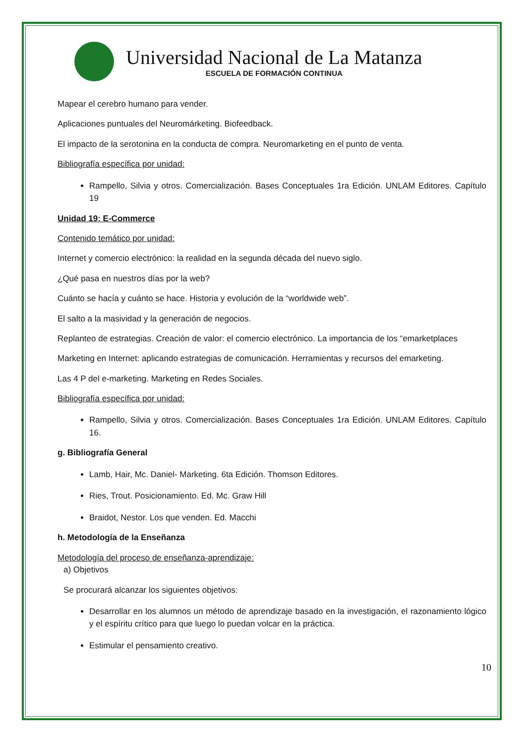Universidad Nacional de La Matanza
ESCUELA DE FORMACIÓN CONTINUA
Mapear el cerebro humano para vender.
Aplicaciones puntuales del Neuromárketing. Biofeedback.
El impacto de la serotonina en la conducta de compra. Neuromarketing en el punto de venta.
Bibliografía específica por unidad:
Rampello, Silvia y otros. Comercialización. Bases Conceptuales 1ra Edición. UNLAM Editores. Capítulo 19
Unidad 19: E-Commerce
Contenido temático por unidad:
Internet y comercio electrónico: la realidad en la segunda década del nuevo siglo.
¿Qué pasa en nuestros días por la web?
Cuánto se hacía y cuánto se hace. Historia y evolución de la “worldwide web”.
El salto a la masividad y la generación de negocios.
Replanteo de estrategias. Creación de valor: el comercio electrónico. La importancia de los “emarketplaces
Marketing en Internet: aplicando estrategias de comunicación. Herramientas y recursos del emarketing.
Las 4 P del e-marketing. Marketing en Redes Sociales.
Bibliografía específica por unidad:
Rampello, Silvia y otros. Comercialización. Bases Conceptuales 1ra Edición. UNLAM Editores. Capítulo 16.
g. Bibliografía General
Lamb, Hair, Mc. Daniel- Marketing. 6ta Edición. Thomson Editores.
Ries, Trout. Posicionamiento. Ed. Mc. Graw Hill
Braidot, Nestor. Los que venden. Ed. Macchi
h. Metodología de la Enseñanza
Metodología del proceso de enseñanza-aprendizaje:
a) Objetivos
Se procurará alcanzar los siguientes objetivos:
Desarrollar en los alumnos un método de aprendizaje basado en la investigación, el razonamiento lógico y el espíritu crítico para que luego lo puedan volcar en la práctica.
Estimular el pensamiento creativo.
10